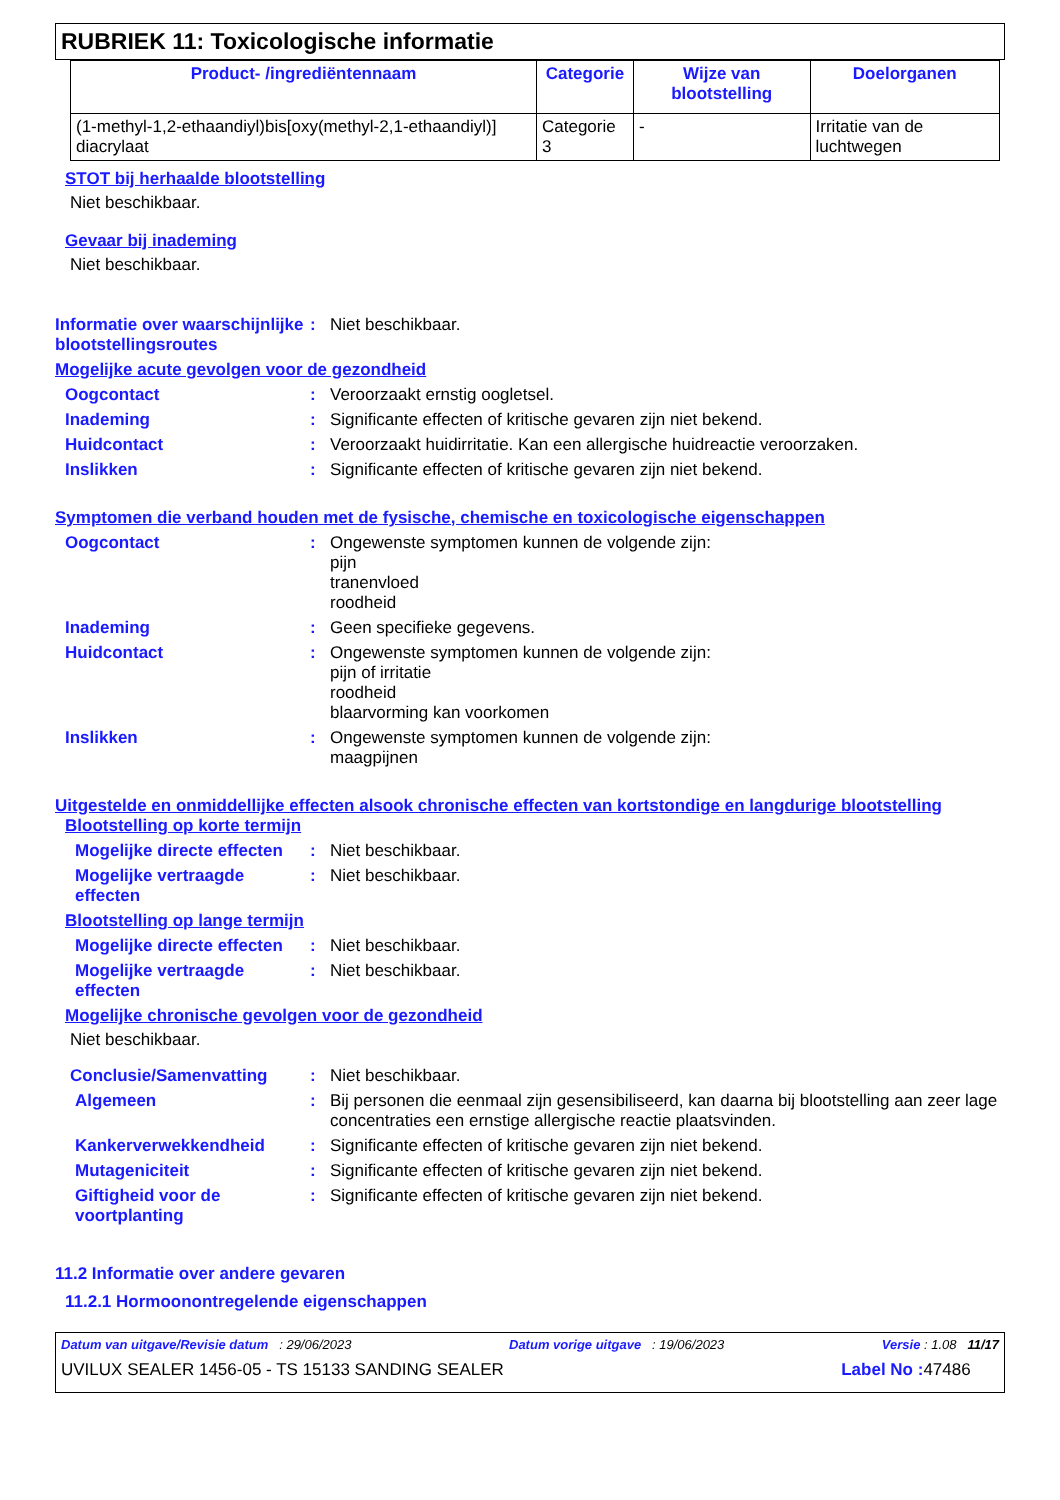RUBRIEK 11: Toxicologische informatie
| Product- /ingrediëntennaam | Categorie | Wijze van blootstelling | Doelorganen |
| --- | --- | --- | --- |
| (1-methyl-1,2-ethaandiyl)bis[oxy(methyl-2,1-ethaandiyl)] diacrylaat | Categorie 3 | - | Irritatie van de luchtwegen |
STOT bij herhaalde blootstelling
Niet beschikbaar.
Gevaar bij inademing
Niet beschikbaar.
Informatie over waarschijnlijke blootstellingsroutes
: Niet beschikbaar.
Mogelijke acute gevolgen voor de gezondheid
Oogcontact : Veroorzaakt ernstig oogletsel.
Inademing : Significante effecten of kritische gevaren zijn niet bekend.
Huidcontact : Veroorzaakt huidirritatie. Kan een allergische huidreactie veroorzaken.
Inslikken : Significante effecten of kritische gevaren zijn niet bekend.
Symptomen die verband houden met de fysische, chemische en toxicologische eigenschappen
Oogcontact : Ongewenste symptomen kunnen de volgende zijn:
pijn
tranenvloed
roodheid
Inademing : Geen specifieke gegevens.
Huidcontact : Ongewenste symptomen kunnen de volgende zijn:
pijn of irritatie
roodheid
blaarvorming kan voorkomen
Inslikken : Ongewenste symptomen kunnen de volgende zijn:
maagpijnen
Uitgestelde en onmiddellijke effecten alsook chronische effecten van kortstondige en langdurige blootstelling
Blootstelling op korte termijn
Mogelijke directe effecten
: Niet beschikbaar.
Mogelijke vertraagde effecten
: Niet beschikbaar.
Blootstelling op lange termijn
Mogelijke directe effecten
: Niet beschikbaar.
Mogelijke vertraagde effecten
: Niet beschikbaar.
Mogelijke chronische gevolgen voor de gezondheid
Niet beschikbaar.
Conclusie/Samenvatting : Niet beschikbaar.
Algemeen : Bij personen die eenmaal zijn gesensibiliseerd, kan daarna bij blootstelling aan zeer lage concentraties een ernstige allergische reactie plaatsvinden.
Kankerverwekkendheid : Significante effecten of kritische gevaren zijn niet bekend.
Mutageniciteit : Significante effecten of kritische gevaren zijn niet bekend.
Giftigheid voor de voortplanting
: Significante effecten of kritische gevaren zijn niet bekend.
11.2 Informatie over andere gevaren
11.2.1 Hormoonontregelende eigenschappen
Datum van uitgave/Revisie datum : 29/06/2023 Datum vorige uitgave : 19/06/2023 Versie : 1.08 11/17
UVILUX SEALER 1456-05 - TS 15133 SANDING SEALER Label No : 47486